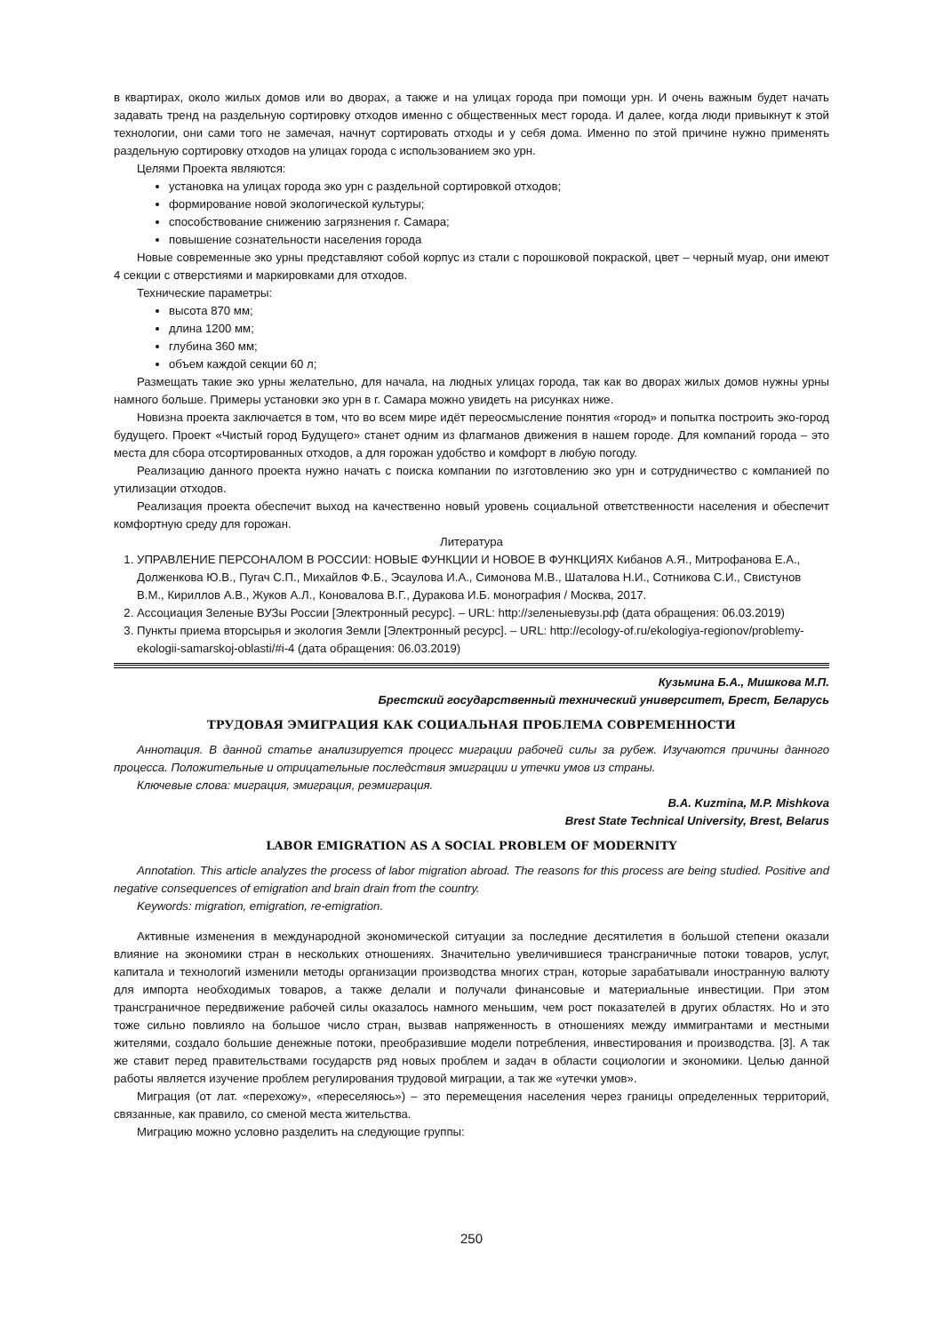в квартирах, около жилых домов или во дворах, а также и на улицах города при помощи урн. И очень важным будет начать задавать тренд на раздельную сортировку отходов именно с общественных мест города. И далее, когда люди привыкнут к этой технологии, они сами того не замечая, начнут сортировать отходы и у себя дома. Именно по этой причине нужно применять раздельную сортировку отходов на улицах города с использованием эко урн.
Целями Проекта являются:
установка на улицах города эко урн с раздельной сортировкой отходов;
формирование новой экологической культуры;
способствование снижению загрязнения г. Самара;
повышение сознательности населения города
Новые современные эко урны представляют собой корпус из стали с порошковой покраской, цвет – черный муар, они имеют 4 секции с отверстиями и маркировками для отходов.
Технические параметры:
высота 870 мм;
длина 1200 мм;
глубина 360 мм;
объем каждой секции 60 л;
Размещать такие эко урны желательно, для начала, на людных улицах города, так как во дворах жилых домов нужны урны намного больше. Примеры установки эко урн в г. Самара можно увидеть на рисунках ниже.
Новизна проекта заключается в том, что во всем мире идёт переосмысление понятия «город» и попытка построить эко-город будущего. Проект «Чистый город Будущего» станет одним из флагманов движения в нашем городе. Для компаний города – это места для сбора отсортированных отходов, а для горожан удобство и комфорт в любую погоду.
Реализацию данного проекта нужно начать с поиска компании по изготовлению эко урн и сотрудничество с компанией по утилизации отходов.
Реализация проекта обеспечит выход на качественно новый уровень социальной ответственности населения и обеспечит комфортную среду для горожан.
Литература
1. УПРАВЛЕНИЕ ПЕРСОНАЛОМ В РОССИИ: НОВЫЕ ФУНКЦИИ И НОВОЕ В ФУНКЦИЯХ Кибанов А.Я., Митрофанова Е.А., Долженкова Ю.В., Пугач С.П., Михайлов Ф.Б., Эсаулова И.А., Симонова М.В., Шаталова Н.И., Сотникова С.И., Свистунов В.М., Кириллов А.В., Жуков А.Л., Коновалова В.Г., Дуракова И.Б. монография / Москва, 2017.
2. Ассоциация Зеленые ВУЗы России [Электронный ресурс]. – URL: http://зеленыевузы.рф (дата обращения: 06.03.2019)
3. Пункты приема вторсырья и экология Земли [Электронный ресурс]. – URL: http://ecology-of.ru/ekologiya-regionov/problemy-ekologii-samarskoj-oblasti/#i-4 (дата обращения: 06.03.2019)
Кузьмина Б.А., Мишкова М.П.
Брестский государственный технический университет, Брест, Беларусь
ТРУДОВАЯ ЭМИГРАЦИЯ КАК СОЦИАЛЬНАЯ ПРОБЛЕМА СОВРЕМЕННОСТИ
Аннотация. В данной статье анализируется процесс миграции рабочей силы за рубеж. Изучаются причины данного процесса. Положительные и отрицательные последствия эмиграции и утечки умов из страны.
Ключевые слова: миграция, эмиграция, реэмиграция.
B.A. Kuzmina, M.P. Mishkova
Brest State Technical University, Brest, Belarus
LABOR EMIGRATION AS A SOCIAL PROBLEM OF MODERNITY
Annotation. This article analyzes the process of labor migration abroad. The reasons for this process are being studied. Positive and negative consequences of emigration and brain drain from the country.
Keywords: migration, emigration, re-emigration.
Активные изменения в международной экономической ситуации за последние десятилетия в большой степени оказали влияние на экономики стран в нескольких отношениях. Значительно увеличившиеся трансграничные потоки товаров, услуг, капитала и технологий изменили методы организации производства многих стран, которые зарабатывали иностранную валюту для импорта необходимых товаров, а также делали и получали финансовые и материальные инвестиции. При этом трансграничное передвижение рабочей силы оказалось намного меньшим, чем рост показателей в других областях. Но и это тоже сильно повлияло на большое число стран, вызвав напряженность в отношениях между иммигрантами и местными жителями, создало большие денежные потоки, преобразившие модели потребления, инвестирования и производства. [3]. А так же ставит перед правительствами государств ряд новых проблем и задач в области социологии и экономики. Целью данной работы является изучение проблем регулирования трудовой миграции, а так же «утечки умов».
Миграция (от лат. «перехожу», «переселяюсь») – это перемещения населения через границы определенных территорий, связанные, как правило, со сменой места жительства.
Миграцию можно условно разделить на следующие группы:
250